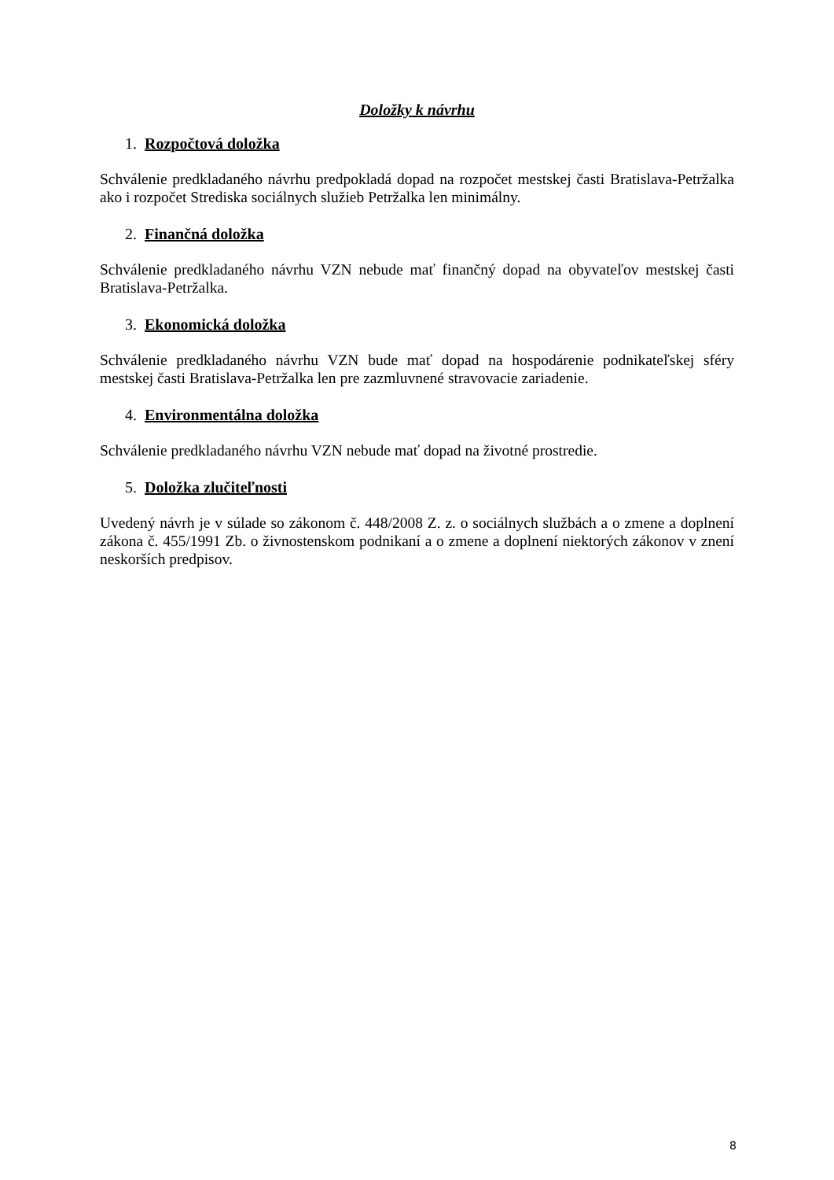Doložky k návrhu
1. Rozpočtová doložka
Schválenie predkladaného návrhu predpokladá dopad na rozpočet mestskej časti Bratislava-Petržalka ako i rozpočet Strediska sociálnych služieb Petržalka len minimálny.
2. Finančná doložka
Schválenie predkladaného návrhu VZN nebude mať finančný dopad na obyvateľov mestskej časti Bratislava-Petržalka.
3. Ekonomická doložka
Schválenie predkladaného návrhu VZN bude mať dopad na hospodárenie podnikateľskej sféry mestskej časti Bratislava-Petržalka len pre zazmluvnené stravovacie zariadenie.
4. Environmentálna doložka
Schválenie predkladaného návrhu VZN nebude mať dopad na životné prostredie.
5. Doložka zlučiteľnosti
Uvedený návrh je v súlade so zákonom č. 448/2008 Z. z. o sociálnych službách a o zmene a doplnení zákona č. 455/1991 Zb. o živnostenskom podnikaní a o zmene a doplnení niektorých zákonov v znení neskorších predpisov.
8